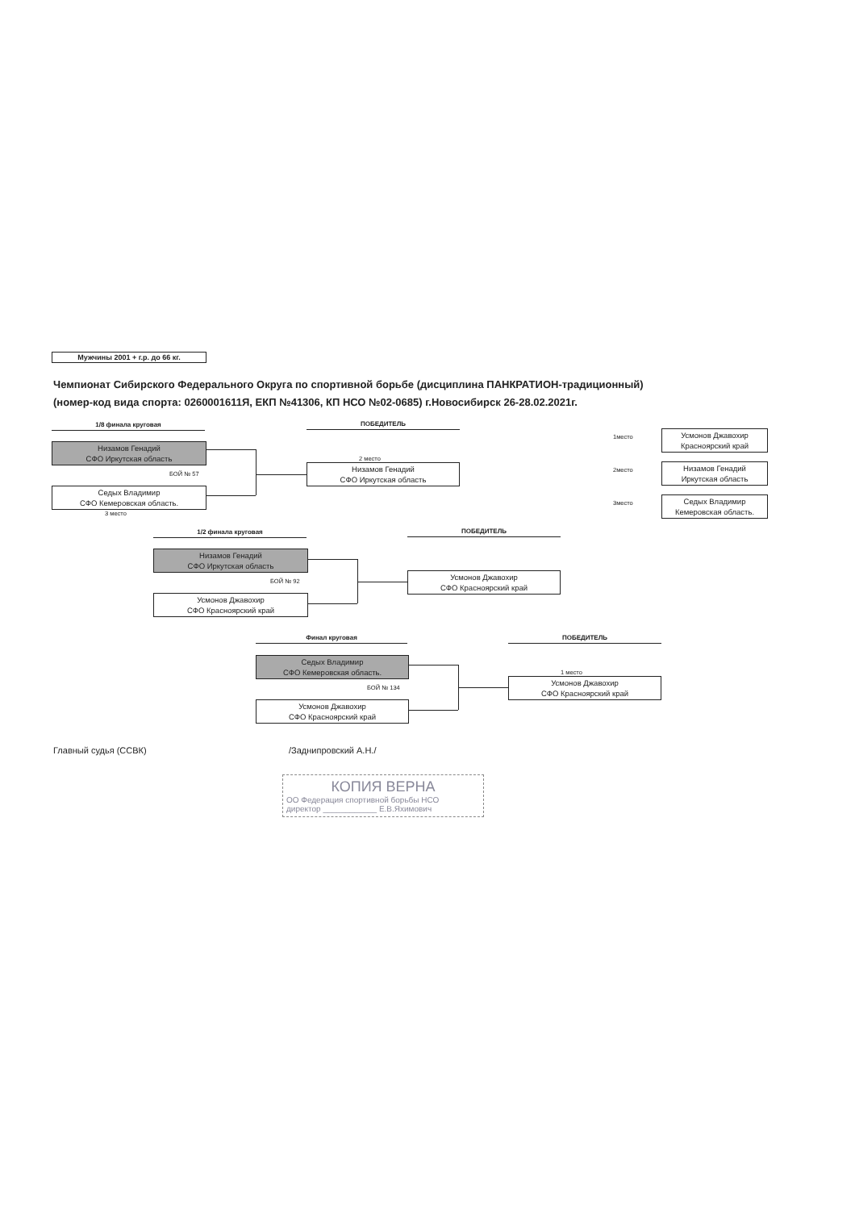Мужчины 2001 + г.р. до 66 кг.
Чемпионат Сибирского Федерального Округа по спортивной борьбе (дисциплина ПАНКРАТИОН-традиционный)
(номер-код вида спорта: 0260001611Я, ЕКП №41306, КП НСО №02-0685) г.Новосибирск 26-28.02.2021г.
1/8 финала круговая ПОБЕДИТЕЛЬ
Низамов Генадий
СФО Иркутская область
БОЙ № 57
Седых Владимир
СФО Кемеровская область.
3 место
2 место
Низамов Генадий
СФО Иркутская область
1место
Усмонов Джавохир
Красноярский край
2место
Низамов Генадий
Иркутская область
3место
Седых Владимир
Кемеровская область.
1/2 финала круговая ПОБЕДИТЕЛЬ
Низамов Генадий
СФО Иркутская область
БОЙ № 92
Усмонов Джавохир
СФО Красноярский край
Усмонов Джавохир
СФО Красноярский край
Финал круговая ПОБЕДИТЕЛЬ
Седых Владимир
СФО Кемеровская область.
БОЙ № 134
Усмонов Джавохир
СФО Красноярский край
1 место
Усмонов Джавохир
СФО Красноярский край
Главный судья (ССВК) /Заднипровский А.Н./
КОПИЯ ВЕРНА
ОО Федерация спортивной борьбы НСО
директор ____________ Е.В.Яхимович